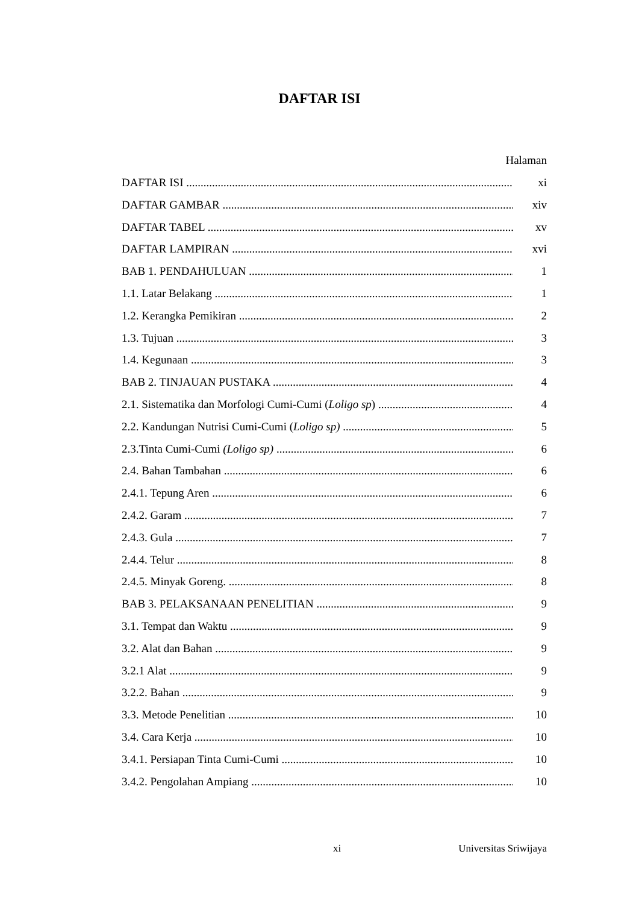DAFTAR ISI
Halaman
DAFTAR ISI xi
DAFTAR GAMBAR xiv
DAFTAR TABEL xv
DAFTAR LAMPIRAN xvi
BAB 1. PENDAHULUAN 1
1.1. Latar Belakang 1
1.2. Kerangka Pemikiran 2
1.3. Tujuan 3
1.4. Kegunaan 3
BAB 2. TINJAUAN PUSTAKA 4
2.1. Sistematika dan Morfologi Cumi-Cumi (Loligo sp) 4
2.2. Kandungan Nutrisi Cumi-Cumi (Loligo sp) 5
2.3.Tinta Cumi-Cumi (Loligo sp) 6
2.4. Bahan Tambahan 6
2.4.1. Tepung Aren 6
2.4.2. Garam 7
2.4.3. Gula 7
2.4.4. Telur 8
2.4.5. Minyak Goreng. 8
BAB 3. PELAKSANAAN PENELITIAN 9
3.1. Tempat dan Waktu 9
3.2. Alat dan Bahan 9
3.2.1 Alat 9
3.2.2. Bahan 9
3.3. Metode Penelitian 10
3.4. Cara Kerja 10
3.4.1. Persiapan Tinta Cumi-Cumi 10
3.4.2. Pengolahan Ampiang 10
xi Universitas Sriwijaya